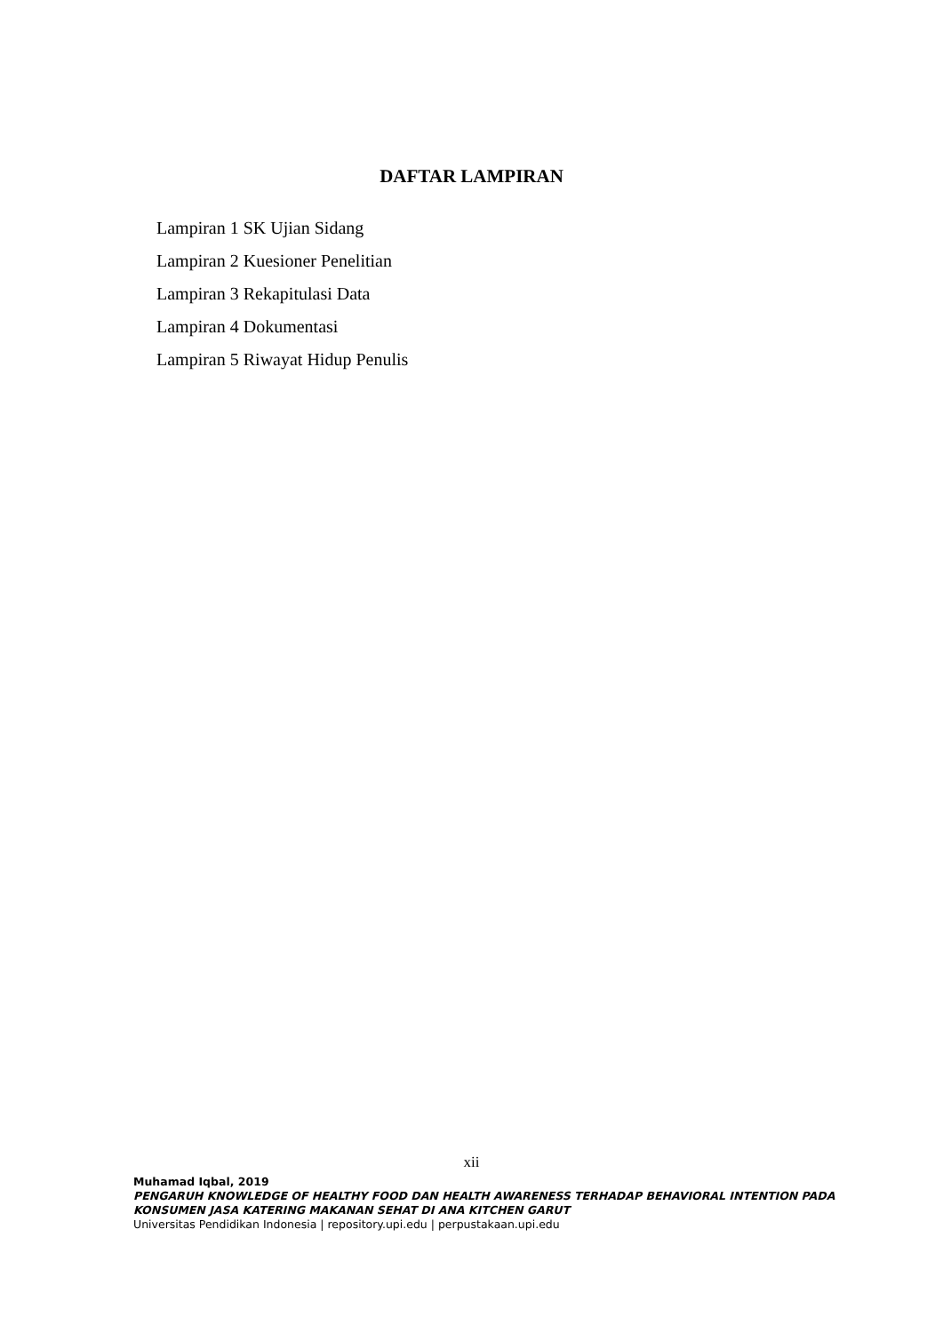DAFTAR LAMPIRAN
Lampiran 1 SK Ujian Sidang
Lampiran 2 Kuesioner Penelitian
Lampiran 3 Rekapitulasi Data
Lampiran 4 Dokumentasi
Lampiran 5 Riwayat Hidup Penulis
xii
Muhamad Iqbal, 2019
PENGARUH KNOWLEDGE OF HEALTHY FOOD DAN HEALTH AWARENESS TERHADAP BEHAVIORAL INTENTION PADA KONSUMEN JASA KATERING MAKANAN SEHAT DI ANA KITCHEN GARUT
Universitas Pendidikan Indonesia | repository.upi.edu | perpustakaan.upi.edu